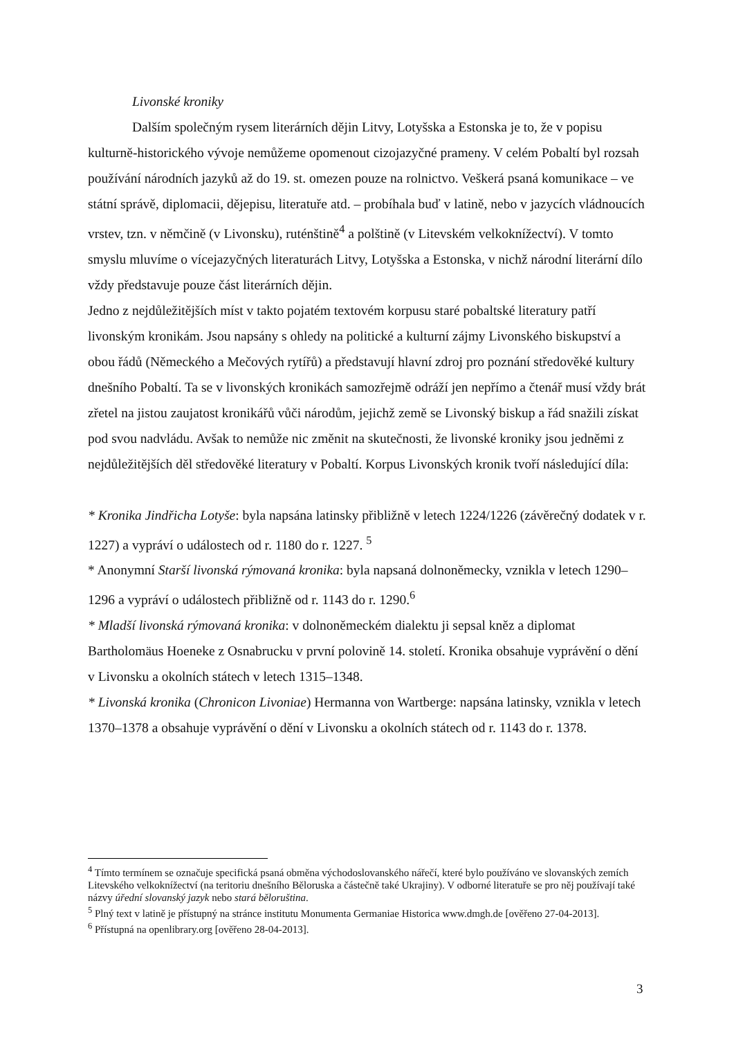Livonské kroniky
Dalším společným rysem literárních dějin Litvy, Lotyšska a Estonska je to, že v popisu kulturně-historického vývoje nemůžeme opomenout cizojazyčné prameny. V celém Pobaltí byl rozsah používání národních jazyků až do 19. st. omezen pouze na rolnictvo. Veškerá psaná komunikace – ve státní správě, diplomacii, dějepisu, literatuře atd. – probíhala buď v latině, nebo v jazycích vládnoucích vrstev, tzn. v němčině (v Livonsku), ruténštině<sup>4</sup> a polštině (v Litevském velkoknížectví). V tomto smyslu mluvíme o vícejazyčných literaturách Litvy, Lotyšska a Estonska, v nichž národní literární dílo vždy představuje pouze část literárních dějin.
Jedno z nejdůležitějších míst v takto pojatém textovém korpusu staré pobaltské literatury patří livonským kronikám. Jsou napsány s ohledy na politické a kulturní zájmy Livonského biskupství a obou řádů (Německého a Mečových rytířů) a představují hlavní zdroj pro poznání středověké kultury dnešního Pobaltí. Ta se v livonských kronikách samozřejmě odráží jen nepřímo a čtenář musí vždy brát zřetel na jistou zaujatost kronikářů vůči národům, jejichž země se Livonský biskup a řád snažili získat pod svou nadvládu. Avšak to nemůže nic změnit na skutečnosti, že livonské kroniky jsou jedněmi z nejdůležitějších děl středověké literatury v Pobaltí. Korpus Livonských kronik tvoří následující díla:
* Kronika Jindřicha Lotyše: byla napsána latinsky přibližně v letech 1224/1226 (závěrečný dodatek v r. 1227) a vypráví o událostech od r. 1180 do r. 1227. <sup>5</sup>
* Anonymní Starší livonská rýmovaná kronika: byla napsaná dolnoněmecky, vznikla v letech 1290–1296 a vypráví o událostech přibližně od r. 1143 do r. 1290.<sup>6</sup>
* Mladší livonská rýmovaná kronika: v dolnoněmeckém dialektu ji sepsal kněz a diplomat Bartholomäus Hoeneke z Osnabrucku v první polovině 14. století. Kronika obsahuje vyprávění o dění v Livonsku a okolních státech v letech 1315–1348.
* Livonská kronika (Chronicon Livoniae) Hermanna von Wartberge: napsána latinsky, vznikla v letech 1370–1378 a obsahuje vyprávění o dění v Livonsku a okolních státech od r. 1143 do r. 1378.
<sup>4</sup> Tímto termínem se označuje specifická psaná obměna východoslovanského nářečí, které bylo používáno ve slovanských zemích Litevského velkoknížectví (na teritoriu dnešního Běloruska a částečně také Ukrajiny). V odborné literatuře se pro něj používají také názvy úřední slovanský jazyk nebo stará běloruština.
<sup>5</sup> Plný text v latině je přístupný na stránce institutu Monumenta Germaniae Historica www.dmgh.de [ověřeno 27-04-2013].
<sup>6</sup> Přístupná na openlibrary.org [ověřeno 28-04-2013].
3